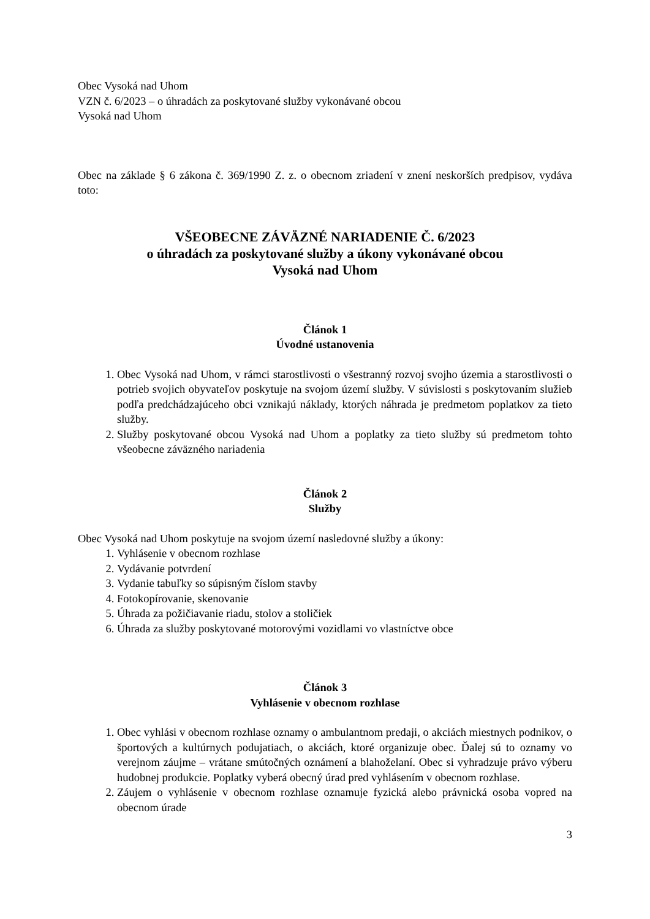Obec Vysoká nad Uhom
VZN č. 6/2023 – o úhradách za poskytované služby vykonávané obcou
Vysoká nad Uhom
Obec na základe § 6 zákona č. 369/1990 Z. z. o obecnom zriadení v znení neskorších predpisov, vydáva toto:
VŠEOBECNE ZÁVÄZNÉ NARIADENIE Č. 6/2023
o úhradách za poskytované služby a úkony vykonávané obcou
Vysoká nad Uhom
Článok 1
Úvodné ustanovenia
1. Obec Vysoká nad Uhom, v rámci starostlivosti o všestranný rozvoj svojho územia a starostlivosti o potrieb svojich obyvateľov poskytuje na svojom území služby. V súvislosti s poskytovaním služieb podľa predchádzajúceho obci vznikajú náklady, ktorých náhrada je predmetom poplatkov za tieto služby.
2. Služby poskytované obcou Vysoká nad Uhom a poplatky za tieto služby sú predmetom tohto všeobecne záväzného nariadenia
Článok 2
Služby
Obec Vysoká nad Uhom poskytuje na svojom území nasledovné služby a úkony:
1. Vyhlásenie v obecnom rozhlase
2. Vydávanie potvrdení
3. Vydanie tabuľky so súpisným číslom stavby
4. Fotokopírovanie, skenovanie
5. Úhrada za požičiavanie riadu, stolov a stoličiek
6. Úhrada za služby poskytované motorovými vozidlami vo vlastníctve obce
Článok 3
Vyhlásenie v obecnom rozhlase
1. Obec vyhlási v obecnom rozhlase oznamy o ambulantnom predaji, o akciách miestnych podnikov, o športových a kultúrnych podujatiach, o akciách, ktoré organizuje obec. Ďalej sú to oznamy vo verejnom záujme – vrátane smútočných oznámení a blahoželaní. Obec si vyhradzuje právo výberu hudobnej produkcie. Poplatky vyberá obecný úrad pred vyhlásením v obecnom rozhlase.
2. Záujem o vyhlásenie v obecnom rozhlase oznamuje fyzická alebo právnická osoba vopred na obecnom úrade
3